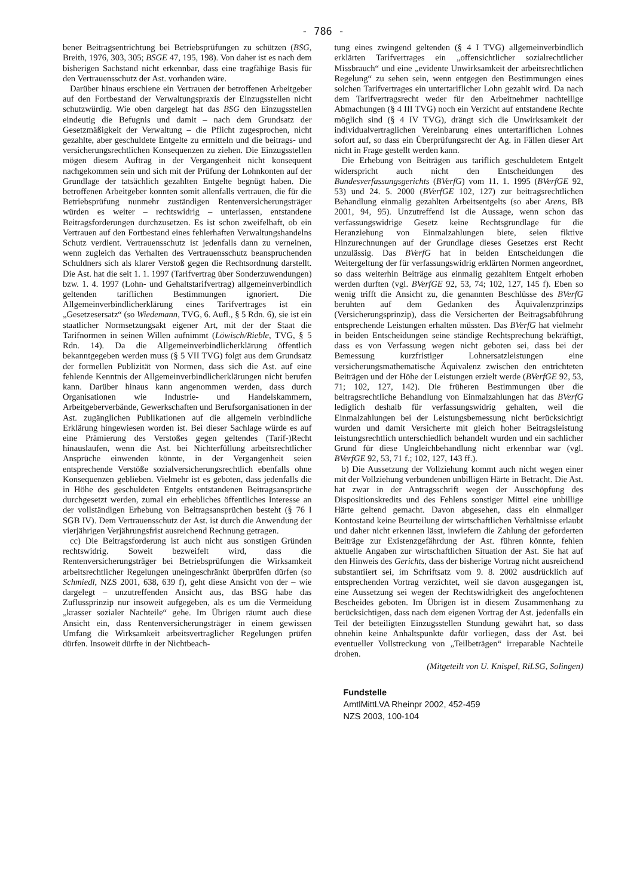- 786 -
bener Beitragsentrichtung bei Betriebsprüfungen zu schützen (BSG, Breith, 1976, 303, 305; BSGE 47, 195, 198). Von daher ist es nach dem bisherigen Sachstand nicht erkennbar, dass eine tragfähige Basis für den Vertrauensschutz der Ast. vorhanden wäre.
Darüber hinaus erschiene ein Vertrauen der betroffenen Arbeitgeber auf den Fortbestand der Verwaltungspraxis der Einzugsstellen nicht schutzwürdig. Wie oben dargelegt hat das BSG den Einzugsstellen eindeutig die Befugnis und damit – nach dem Grundsatz der Gesetzmäßigkeit der Verwaltung – die Pflicht zugesprochen, nicht gezahlte, aber geschuldete Entgelte zu ermitteln und die beitrags- und versicherungsrechtlichen Konsequenzen zu ziehen. Die Einzugsstellen mögen diesem Auftrag in der Vergangenheit nicht konsequent nachgekommen sein und sich mit der Prüfung der Lohnkonten auf der Grundlage der tatsächlich gezahlten Entgelte begnügt haben. Die betroffenen Arbeitgeber konnten somit allenfalls vertrauen, die für die Betriebsprüfung nunmehr zuständigen Rentenversicherungsträger würden es weiter – rechtswidrig – unterlassen, entstandene Beitragsforderungen durchzusetzen. Es ist schon zweifelhaft, ob ein Vertrauen auf den Fortbestand eines fehlerhaften Verwaltungshandelns Schutz verdient. Vertrauensschutz ist jedenfalls dann zu verneinen, wenn zugleich das Verhalten des Vertrauensschutz beanspruchenden Schuldners sich als klarer Verstoß gegen die Rechtsordnung darstellt. Die Ast. hat die seit 1. 1. 1997 (Tarifvertrag über Sonderzuwendungen) bzw. 1. 4. 1997 (Lohn- und Gehaltstarifvertrag) allgemeinverbindlich geltenden tariflichen Bestimmungen ignoriert. Die Allgemeinverbindlicherklärung eines Tarifvertrages ist ein „Gesetzesersatz“ (so Wiedemann, TVG, 6. Aufl., § 5 Rdn. 6), sie ist ein staatlicher Normsetzungsakt eigener Art, mit der der Staat die Tarifnormen in seinen Willen aufnimmt (Löwisch/Rieble, TVG, § 5 Rdn. 14). Da die Allgemeinverbindlicherklärung öffentlich bekanntgegeben werden muss (§ 5 VII TVG) folgt aus dem Grundsatz der formellen Publizität von Normen, dass sich die Ast. auf eine fehlende Kenntnis der Allgemeinverbindlicherklärungen nicht berufen kann. Darüber hinaus kann angenommen werden, dass durch Organisationen wie Industrie- und Handelskammern, Arbeitgeberverbände, Gewerkschaften und Berufsorganisationen in der Ast. zugänglichen Publikationen auf die allgemein verbindliche Erklärung hingewiesen worden ist. Bei dieser Sachlage würde es auf eine Prämierung des Verstoßes gegen geltendes (Tarif-)Recht hinauslaufen, wenn die Ast. bei Nichterfüllung arbeitsrechtlicher Ansprüche einwenden könnte, in der Vergangenheit seien entsprechende Verstöße sozialversicherungsrechtlich ebenfalls ohne Konsequenzen geblieben. Vielmehr ist es geboten, dass jedenfalls die in Höhe des geschuldeten Entgelts entstandenen Beitragsansprüche durchgesetzt werden, zumal ein erhebliches öffentliches Interesse an der vollständigen Erhebung von Beitragsansprüchen besteht (§ 76 I SGB IV). Dem Vertrauensschutz der Ast. ist durch die Anwendung der vierjährigen Verjährungsfrist ausreichend Rechnung getragen.
cc) Die Beitragsforderung ist auch nicht aus sonstigen Gründen rechtswidrig. Soweit bezweifelt wird, dass die Rentenversicherungsträger bei Betriebsprüfungen die Wirksamkeit arbeitsrechtlicher Regelungen uneingeschränkt überprüfen dürfen (so Schmiedl, NZS 2001, 638, 639 f), geht diese Ansicht von der – wie dargelegt – unzutreffenden Ansicht aus, das BSG habe das Zuflussprinzip nur insoweit aufgegeben, als es um die Vermeidung „krasser sozialer Nachteile“ gehe. Im Übrigen räumt auch diese Ansicht ein, dass Rentenversicherungsträger in einem gewissen Umfang die Wirksamkeit arbeitsvertraglicher Regelungen prüfen dürfen. Insoweit dürfte in der Nichtbeach-
tung eines zwingend geltenden (§ 4 I TVG) allgemeinverbindlich erklärten Tarifvertrages ein „offensichtlicher sozialrechtlicher Missbrauch“ und eine „evidente Unwirksamkeit der arbeitsrechtlichen Regelung“ zu sehen sein, wenn entgegen den Bestimmungen eines solchen Tarifvertrages ein untertariflicher Lohn gezahlt wird. Da nach dem Tarifvertragsrecht weder für den Arbeitnehmer nachteilige Abmachungen (§ 4 III TVG) noch ein Verzicht auf entstandene Rechte möglich sind (§ 4 IV TVG), drängt sich die Unwirksamkeit der individualvertraglichen Vereinbarung eines untertariflichen Lohnes sofort auf, so dass ein Überprüfungsrecht der Ag. in Fällen dieser Art nicht in Frage gestellt werden kann.
Die Erhebung von Beiträgen aus tariflich geschuldetem Entgelt widerspricht auch nicht den Entscheidungen des Bundesverfassungsgerichts (BVerfG) vom 11. 1. 1995 (BVerfGE 92, 53) und 24. 5. 2000 (BVerfGE 102, 127) zur beitragsrechtlichen Behandlung einmalig gezahlten Arbeitsentgelts (so aber Arens, BB 2001, 94, 95). Unzutreffend ist die Aussage, wenn schon das verfassungswidrige Gesetz keine Rechtsgrundlage für die Heranziehung von Einmalzahlungen biete, seien fiktive Hinzurechnungen auf der Grundlage dieses Gesetzes erst Recht unzulässig. Das BVerfG hat in beiden Entscheidungen die Weitergeltung der für verfassungswidrig erklärten Normen angeordnet, so dass weiterhin Beiträge aus einmalig gezahltem Entgelt erhoben werden durften (vgl. BVerfGE 92, 53, 74; 102, 127, 145 f). Eben so wenig trifft die Ansicht zu, die genannten Beschlüsse des BVerfG beruhten auf dem Gedanken des Äquivalenzprinzips (Versicherungsprinzip), dass die Versicherten der Beitragsabführung entsprechende Leistungen erhalten müssten. Das BVerfG hat vielmehr in beiden Entscheidungen seine ständige Rechtsprechung bekräftigt, dass es von Verfassung wegen nicht geboten sei, dass bei der Bemessung kurzfristiger Lohnersatzleistungen eine versicherungsmathematische Äquivalenz zwischen den entrichteten Beiträgen und der Höhe der Leistungen erzielt werde (BVerfGE 92, 53, 71; 102, 127, 142). Die früheren Bestimmungen über die beitragsrechtliche Behandlung von Einmalzahlungen hat das BVerfG lediglich deshalb für verfassungswidrig gehalten, weil die Einmalzahlungen bei der Leistungsbemessung nicht berücksichtigt wurden und damit Versicherte mit gleich hoher Beitragsleistung leistungsrechtlich unterschiedlich behandelt wurden und ein sachlicher Grund für diese Ungleichbehandlung nicht erkennbar war (vgl. BVerfGE 92, 53, 71 f.; 102, 127, 143 ff.).
b) Die Aussetzung der Vollziehung kommt auch nicht wegen einer mit der Vollziehung verbundenen unbilligen Härte in Betracht. Die Ast. hat zwar in der Antragsschrift wegen der Ausschöpfung des Dispositionskredits und des Fehlens sonstiger Mittel eine unbillige Härte geltend gemacht. Davon abgesehen, dass ein einmaliger Kontostand keine Beurteilung der wirtschaftlichen Verhältnisse erlaubt und daher nicht erkennen lässt, inwiefern die Zahlung der geforderten Beiträge zur Existenzgefährdung der Ast. führen könnte, fehlen aktuelle Angaben zur wirtschaftlichen Situation der Ast. Sie hat auf den Hinweis des Gerichts, dass der bisherige Vortrag nicht ausreichend substantiiert sei, im Schriftsatz vom 9. 8. 2002 ausdrücklich auf entsprechenden Vortrag verzichtet, weil sie davon ausgegangen ist, eine Aussetzung sei wegen der Rechtswidrigkeit des angefochtenen Bescheides geboten. Im Übrigen ist in diesem Zusammenhang zu berücksichtigen, dass nach dem eigenen Vortrag der Ast. jedenfalls ein Teil der beteiligten Einzugsstellen Stundung gewährt hat, so dass ohnehin keine Anhaltspunkte dafür vorliegen, dass der Ast. bei eventueller Vollstreckung von „Teilbeträgen“ irreparable Nachteile drohen.
(Mitgeteilt von U. Knispel, RiLSG, Solingen)
Fundstelle
AmtlMittLVA Rheinpr 2002, 452-459
NZS 2003, 100-104